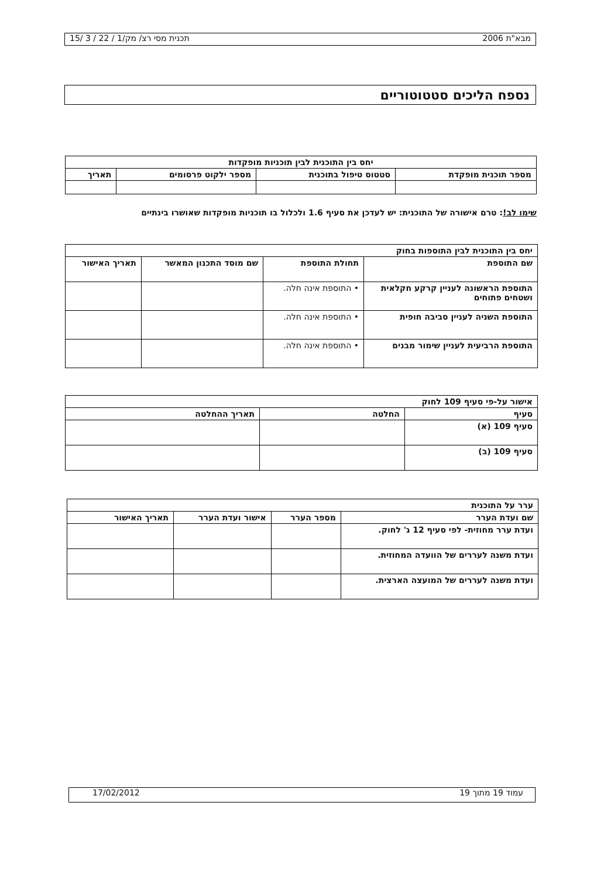מבא"ת 2006 תכנית מסי רצ/ מק/1 / 22 / 3 /15
נספח הליכים סטטוטוריים
| יחס בין התוכנית לבין תוכניות מופקדות | | | |
| מספר תוכנית מופקדת | סטטוס טיפול בתוכנית | מספר ילקוט פרסומים | תאריך |
שימו לב!: טרם אישורה של התוכנית: יש לעדכן את סעיף 1.6 ולכלול בו תוכניות מופקדות שאושרו בינתיים
| יחס בין התוכנית לבין התוספות בחוק | | | |
| שם התוספת | תחולת התוספת | שם מוסד התכנון המאשר | תאריך האישור |
| התוספת הראשונה לעניין קרקע חקלאית ושטחים פתוחים | • התוספת אינה חלה. | | |
| התוספת השניה לעניין סביבה חופית | • התוספת אינה חלה. | | |
| התוספת הרביעית לעניין שימור מבנים | • התוספת אינה חלה. | | |
| אישור על-פי סעיף 109 לחוק | | |
| סעיף | החלטה | תאריך ההחלטה |
| סעיף 109 (א) | | |
| סעיף 109 (ב) | | |
| ערר על התוכנית | | | |
| שם ועדת הערר | מספר הערר | אישור ועדת הערר | תאריך האישור |
| ועדת ערר מחוזית- לפי סעיף 12 ג' לחוק. | | | |
| ועדת משנה לעררים של הוועדה המחוזית. | | | |
| ועדת משנה לעררים של המועצה הארצית. | | | |
עמוד 19 מתוך 19 17/02/2012